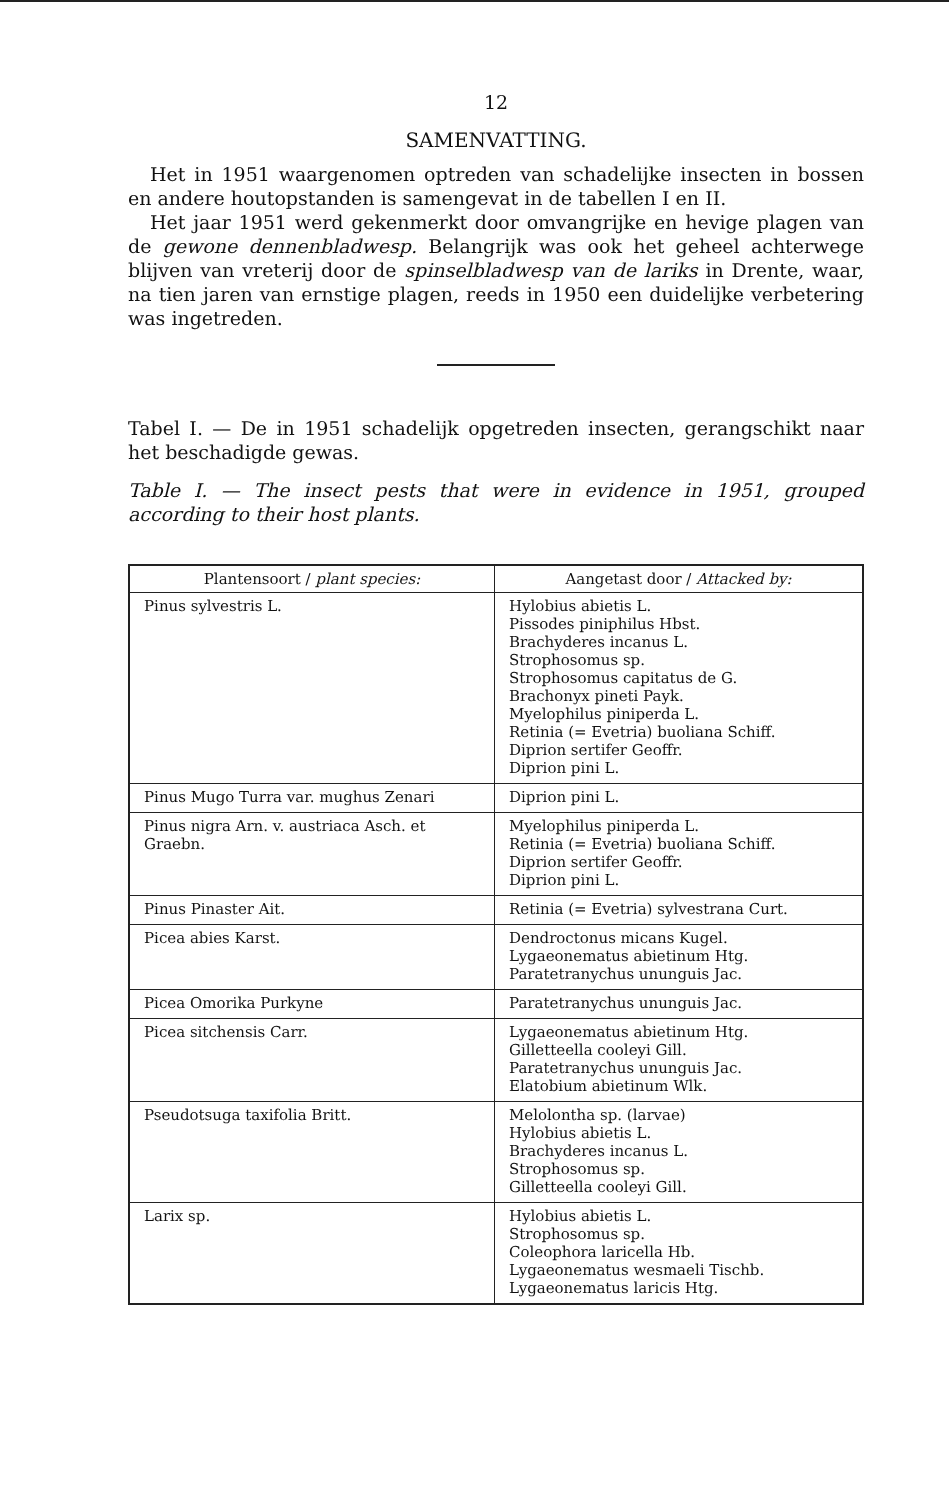12
SAMENVATTING.
Het in 1951 waargenomen optreden van schadelijke insecten in bossen en andere houtopstanden is samengevat in de tabellen I en II.
Het jaar 1951 werd gekenmerkt door omvangrijke en hevige plagen van de gewone dennenbladwesp. Belangrijk was ook het geheel achterwege blijven van vreterij door de spinselbladwesp van de lariks in Drente, waar, na tien jaren van ernstige plagen, reeds in 1950 een duidelijke verbetering was ingetreden.
Tabel I. — De in 1951 schadelijk opgetreden insecten, gerangschikt naar het beschadigde gewas.
Table I. — The insect pests that were in evidence in 1951, grouped according to their host plants.
| Plantensoort / plant species: | Aangetast door / Attacked by: |
| --- | --- |
| Pinus sylvestris L. | Hylobius abietis L. Pissodes piniphilus Hbst. Brachyderes incanus L. Strophosomus sp. Strophosomus capitatus de G. Brachonyx pineti Payk. Myelophilus piniperda L. Retinia (= Evetria) buoliana Schiff. Diprion sertifer Geoffr. Diprion pini L. |
| Pinus Mugo Turra var. mughus Zenari | Diprion pini L. |
| Pinus nigra Arn. v. austriaca Asch. et Graebn. | Myelophilus piniperda L. Retinia (= Evetria) buoliana Schiff. Diprion sertifer Geoffr. Diprion pini L. |
| Pinus Pinaster Ait. | Retinia (= Evetria) sylvestrana Curt. |
| Picea abies Karst. | Dendroctonus micans Kugel. Lygaeonematus abietinum Htg. Paratetranychus ununguis Jac. |
| Picea Omorika Purkyne | Paratetranychus ununguis Jac. |
| Picea sitchensis Carr. | Lygaeonematus abietinum Htg. Gilletteella cooleyi Gill. Paratetranychus ununguis Jac. Elatobium abietinum Wlk. |
| Pseudotsuga taxifolia Britt. | Melolontha sp. (larvae) Hylobius abietis L. Brachyderes incanus L. Strophosomus sp. Gilletteella cooleyi Gill. |
| Larix sp. | Hylobius abietis L. Strophosomus sp. Coleophora laricella Hb. Lygaeonematus wesmaeli Tischb. Lygaeonematus laricis Htg. |